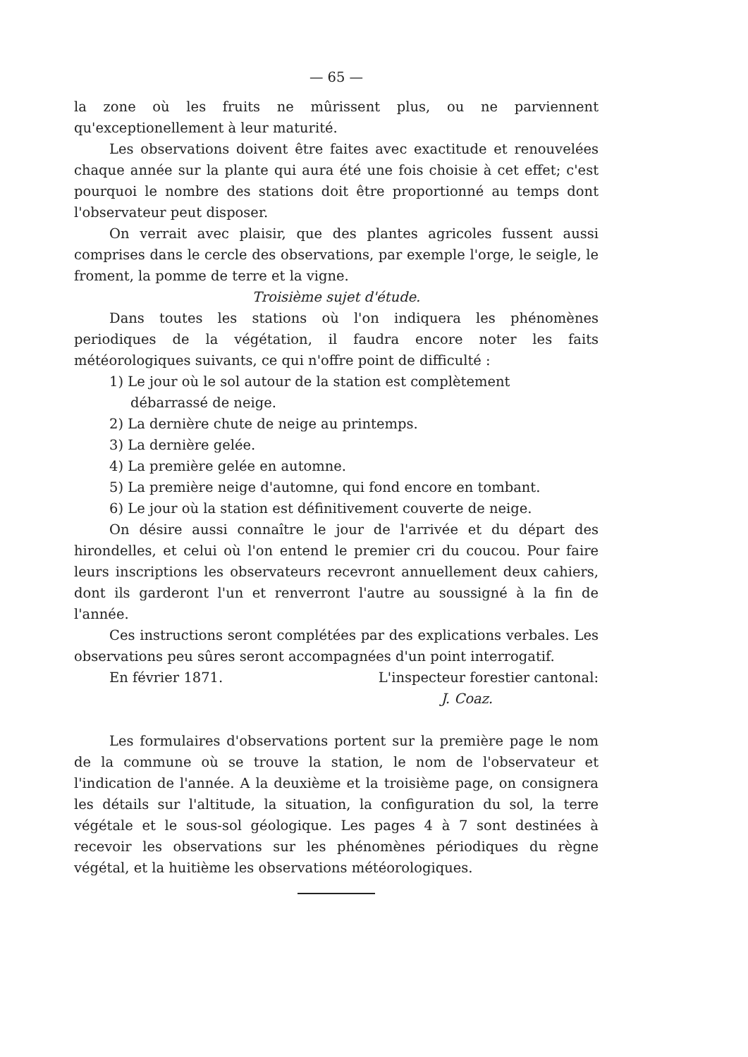— 65 —
la zone où les fruits ne mûrissent plus, ou ne parviennent qu'exceptionellement à leur maturité.
Les observations doivent être faites avec exactitude et renouvelées chaque année sur la plante qui aura été une fois choisie à cet effet; c'est pourquoi le nombre des stations doit être proportionné au temps dont l'observateur peut disposer.
On verrait avec plaisir, que des plantes agricoles fussent aussi comprises dans le cercle des observations, par exemple l'orge, le seigle, le froment, la pomme de terre et la vigne.
Troisième sujet d'étude.
Dans toutes les stations où l'on indiquera les phénomènes periodiques de la végétation, il faudra encore noter les faits météorologiques suivants, ce qui n'offre point de difficulté :
1) Le jour où le sol autour de la station est complètement
débarrassé de neige.
2) La dernière chute de neige au printemps.
3) La dernière gelée.
4) La première gelée en automne.
5) La première neige d'automne, qui fond encore en tombant.
6) Le jour où la station est définitivement couverte de neige.
On désire aussi connaître le jour de l'arrivée et du départ des hirondelles, et celui où l'on entend le premier cri du coucou. Pour faire leurs inscriptions les observateurs recevront annuellement deux cahiers, dont ils garderont l'un et renverront l'autre au soussigné à la fin de l'année.
Ces instructions seront complétées par des explications verbales. Les observations peu sûres seront accompagnées d'un point interrogatif.
En février 1871. L'inspecteur forestier cantonal:
J. Coaz.
Les formulaires d'observations portent sur la première page le nom de la commune où se trouve la station, le nom de l'observateur et l'indication de l'année. A la deuxième et la troisième page, on consignera les détails sur l'altitude, la situation, la configuration du sol, la terre végétale et le sous-sol géologique. Les pages 4 à 7 sont destinées à recevoir les observations sur les phénomènes périodiques du règne végétal, et la huitième les observations météorologiques.